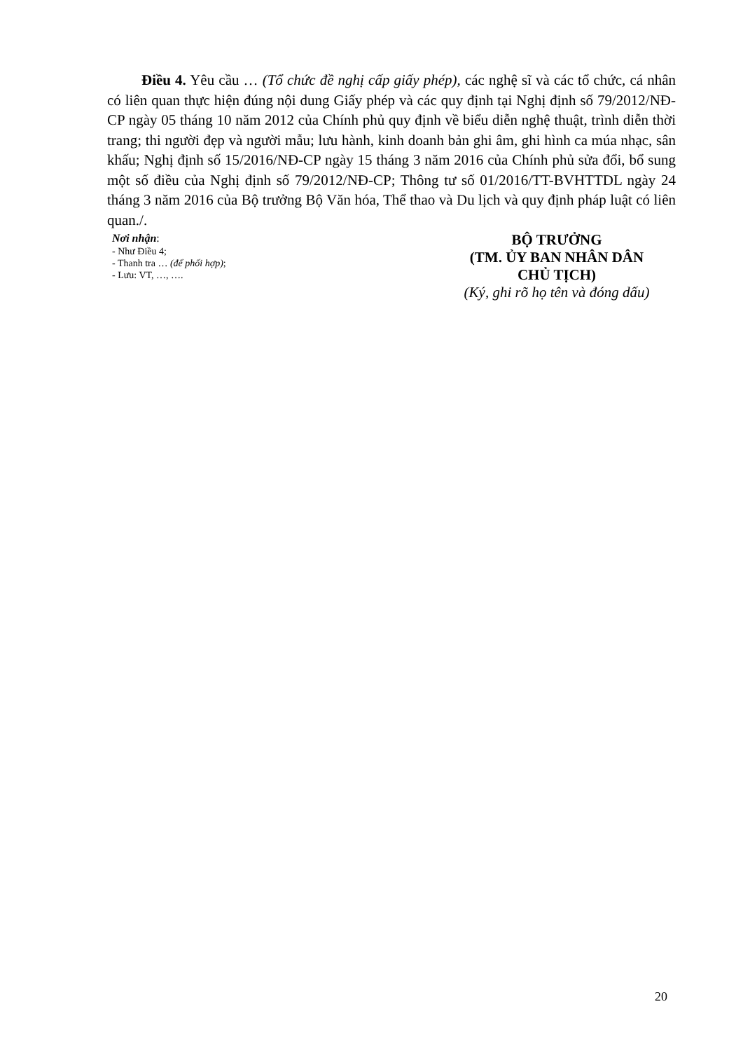Điều 4. Yêu cầu … (Tổ chức đề nghị cấp giấy phép), các nghệ sĩ và các tổ chức, cá nhân có liên quan thực hiện đúng nội dung Giấy phép và các quy định tại Nghị định số 79/2012/NĐ-CP ngày 05 tháng 10 năm 2012 của Chính phủ quy định về biểu diễn nghệ thuật, trình diễn thời trang; thi người đẹp và người mẫu; lưu hành, kinh doanh bản ghi âm, ghi hình ca múa nhạc, sân khấu; Nghị định số 15/2016/NĐ-CP ngày 15 tháng 3 năm 2016 của Chính phủ sửa đổi, bổ sung một số điều của Nghị định số 79/2012/NĐ-CP; Thông tư số 01/2016/TT-BVHTTDL ngày 24 tháng 3 năm 2016 của Bộ trưởng Bộ Văn hóa, Thể thao và Du lịch và quy định pháp luật có liên quan./.
Nơi nhận:
- Như Điều 4;
- Thanh tra … (để phối hợp);
- Lưu: VT, …, ….
BỘ TRƯỞNG
(TM. ỦY BAN NHÂN DÂN
CHỦ TỊCH)
(Ký, ghi rõ họ tên và đóng dấu)
20